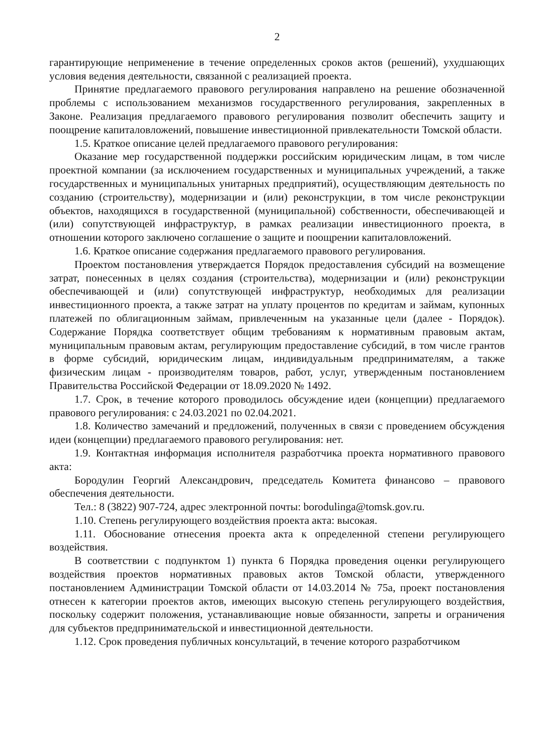2
гарантирующие неприменение в течение определенных сроков актов (решений), ухудшающих условия ведения деятельности, связанной с реализацией проекта.
Принятие предлагаемого правового регулирования направлено на решение обозначенной проблемы с использованием механизмов государственного регулирования, закрепленных в Законе. Реализация предлагаемого правового регулирования позволит обеспечить защиту и поощрение капиталовложений, повышение инвестиционной привлекательности Томской области.
1.5. Краткое описание целей предлагаемого правового регулирования:
Оказание мер государственной поддержки российским юридическим лицам, в том числе проектной компании (за исключением государственных и муниципальных учреждений, а также государственных и муниципальных унитарных предприятий), осуществляющим деятельность по созданию (строительству), модернизации и (или) реконструкции, в том числе реконструкции объектов, находящихся в государственной (муниципальной) собственности, обеспечивающей и (или) сопутствующей инфраструктур, в рамках реализации инвестиционного проекта, в отношении которого заключено соглашение о защите и поощрении капиталовложений.
1.6. Краткое описание содержания предлагаемого правового регулирования.
Проектом постановления утверждается Порядок предоставления субсидий на возмещение затрат, понесенных в целях создания (строительства), модернизации и (или) реконструкции обеспечивающей и (или) сопутствующей инфраструктур, необходимых для реализации инвестиционного проекта, а также затрат на уплату процентов по кредитам и займам, купонных платежей по облигационным займам, привлеченным на указанные цели (далее - Порядок). Содержание Порядка соответствует общим требованиям к нормативным правовым актам, муниципальным правовым актам, регулирующим предоставление субсидий, в том числе грантов в форме субсидий, юридическим лицам, индивидуальным предпринимателям, а также физическим лицам - производителям товаров, работ, услуг, утвержденным постановлением Правительства Российской Федерации от 18.09.2020 № 1492.
1.7. Срок, в течение которого проводилось обсуждение идеи (концепции) предлагаемого правового регулирования: с 24.03.2021 по 02.04.2021.
1.8. Количество замечаний и предложений, полученных в связи с проведением обсуждения идеи (концепции) предлагаемого правового регулирования: нет.
1.9. Контактная информация исполнителя разработчика проекта нормативного правового акта:
Бородулин Георгий Александрович, председатель Комитета финансово – правового обеспечения деятельности.
Тел.: 8 (3822) 907-724, адрес электронной почты: borodulinga@tomsk.gov.ru.
1.10. Степень регулирующего воздействия проекта акта: высокая.
1.11. Обоснование отнесения проекта акта к определенной степени регулирующего воздействия.
В соответствии с подпунктом 1) пункта 6 Порядка проведения оценки регулирующего воздействия проектов нормативных правовых актов Томской области, утвержденного постановлением Администрации Томской области от 14.03.2014 № 75а, проект постановления отнесен к категории проектов актов, имеющих высокую степень регулирующего воздействия, поскольку содержит положения, устанавливающие новые обязанности, запреты и ограничения для субъектов предпринимательской и инвестиционной деятельности.
1.12. Срок проведения публичных консультаций, в течение которого разработчиком